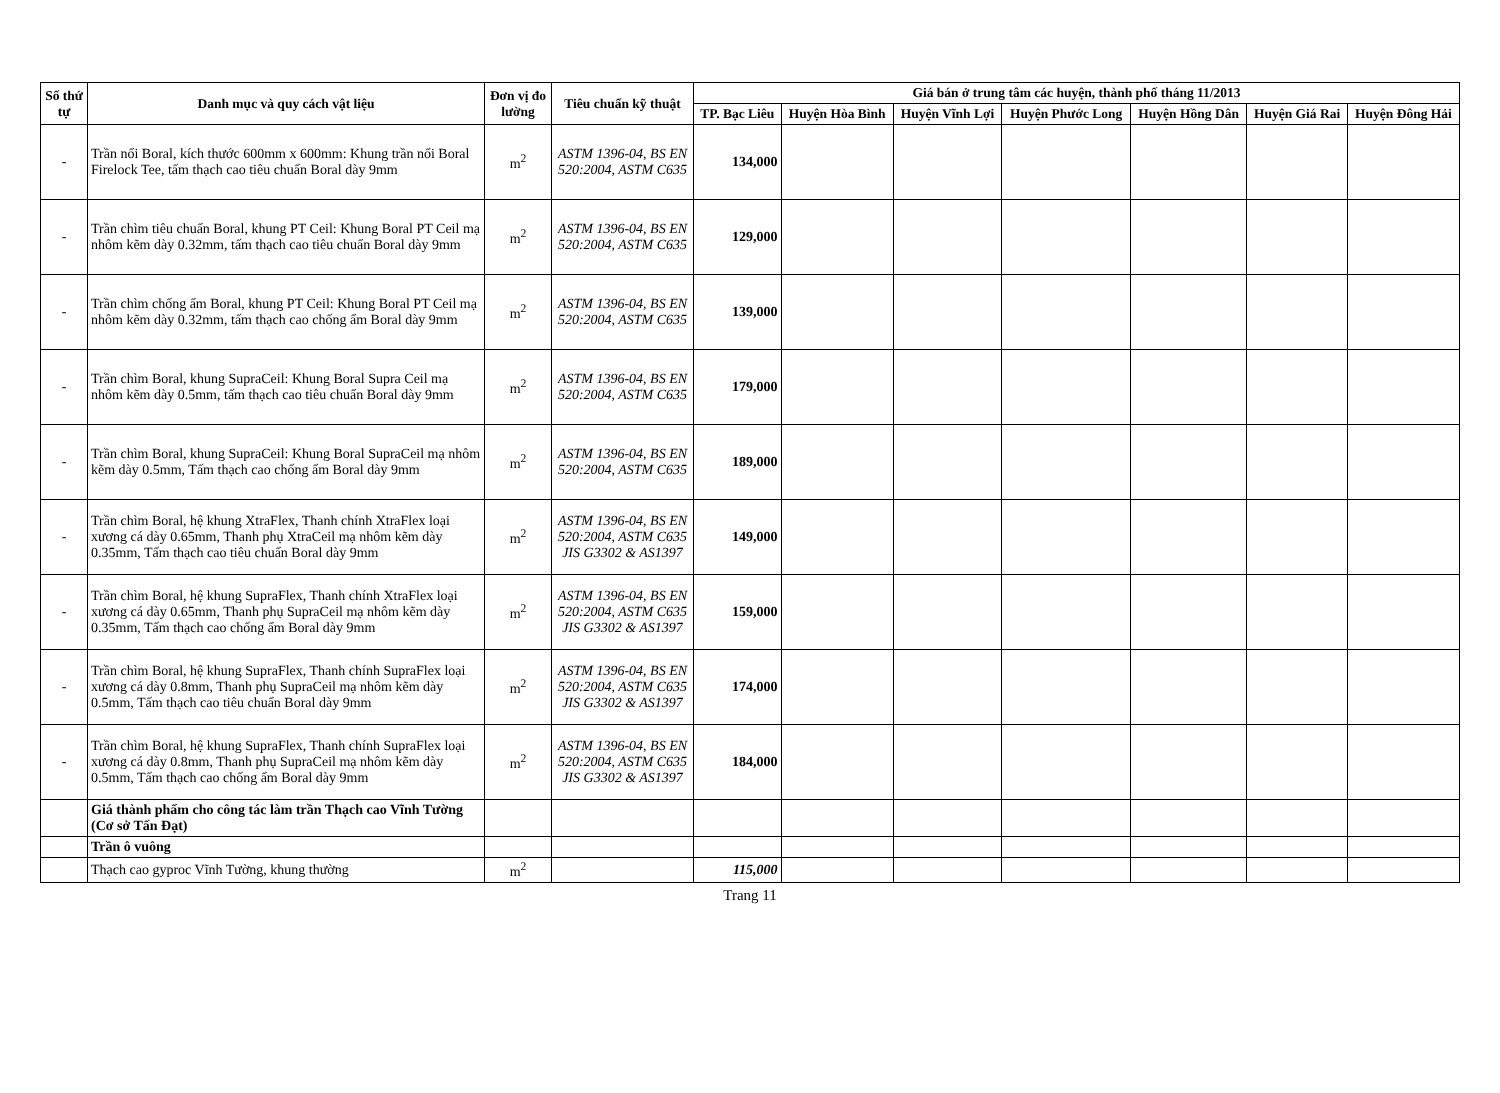| Số thứ tự | Danh mục và quy cách vật liệu | Đơn vị đo lường | Tiêu chuẩn kỹ thuật | Giá bán ở trung tâm các huyện, thành phố tháng 11/2013 | | | | | | |
| --- | --- | --- | --- | --- | --- | --- | --- | --- | --- | --- |
| | | | | TP. Bạc Liêu | Huyện Hòa Bình | Huyện Vĩnh Lợi | Huyện Phước Long | Huyện Hồng Dân | Huyện Giá Rai | Huyện Đông Hải |
| - | Trần nổi Boral, kích thước 600mm x 600mm: Khung trần nổi Boral Firelock Tee, tấm thạch cao tiêu chuẩn Boral dày 9mm | m<sup>2</sup> | ASTM 1396-04, BS EN 520:2004, ASTM C635 | 134,000 | | | | | | |
| - | Trần chìm tiêu chuẩn Boral, khung PT Ceil: Khung Boral PT Ceil mạ nhôm kẽm dày 0.32mm, tấm thạch cao tiêu chuẩn Boral dày 9mm | m<sup>2</sup> | ASTM 1396-04, BS EN 520:2004, ASTM C635 | 129,000 | | | | | | |
| - | Trần chìm chống ẩm Boral, khung PT Ceil: Khung Boral PT Ceil mạ nhôm kẽm dày 0.32mm, tấm thạch cao chống ẩm Boral dày 9mm | m<sup>2</sup> | ASTM 1396-04, BS EN 520:2004, ASTM C635 | 139,000 | | | | | | |
| - | Trần chìm Boral, khung SupraCeil: Khung Boral Supra Ceil mạ nhôm kẽm dày 0.5mm, tấm thạch cao tiêu chuẩn Boral dày 9mm | m<sup>2</sup> | ASTM 1396-04, BS EN 520:2004, ASTM C635 | 179,000 | | | | | | |
| - | Trần chìm Boral, khung SupraCeil: Khung Boral SupraCeil mạ nhôm kẽm dày 0.5mm, Tấm thạch cao chống ẩm Boral dày 9mm | m<sup>2</sup> | ASTM 1396-04, BS EN 520:2004, ASTM C635 | 189,000 | | | | | | |
| - | Trần chìm Boral, hệ khung XtraFlex, Thanh chính XtraFlex loại xương cá dày 0.65mm, Thanh phụ XtraCeil mạ nhôm kẽm dày 0.35mm, Tấm thạch cao tiêu chuẩn Boral dày 9mm | m<sup>2</sup> | ASTM 1396-04, BS EN 520:2004, ASTM C635 JIS G3302 & AS1397 | 149,000 | | | | | | |
| - | Trần chìm Boral, hệ khung SupraFlex, Thanh chính XtraFlex loại xương cá dày 0.65mm, Thanh phụ SupraCeil mạ nhôm kẽm dày 0.35mm, Tấm thạch cao chống ẩm Boral dày 9mm | m<sup>2</sup> | ASTM 1396-04, BS EN 520:2004, ASTM C635 JIS G3302 & AS1397 | 159,000 | | | | | | |
| - | Trần chìm Boral, hệ khung SupraFlex, Thanh chính SupraFlex loại xương cá dày 0.8mm, Thanh phụ SupraCeil mạ nhôm kẽm dày 0.5mm, Tấm thạch cao tiêu chuẩn Boral dày 9mm | m<sup>2</sup> | ASTM 1396-04, BS EN 520:2004, ASTM C635 JIS G3302 & AS1397 | 174,000 | | | | | | |
| - | Trần chìm Boral, hệ khung SupraFlex, Thanh chính SupraFlex loại xương cá dày 0.8mm, Thanh phụ SupraCeil mạ nhôm kẽm dày 0.5mm, Tấm thạch cao chống ẩm Boral dày 9mm | m<sup>2</sup> | ASTM 1396-04, BS EN 520:2004, ASTM C635 JIS G3302 & AS1397 | 184,000 | | | | | | |
| | Giá thành phẩm cho công tác làm trần Thạch cao Vĩnh Tường (Cơ sở Tấn Đạt) | | | | | | | | | |
| | Trần ô vuông | | | | | | | | | |
| | Thạch cao gyproc Vĩnh Tường, khung thường | m<sup>2</sup> | | 115,000 | | | | | | |
Trang 11